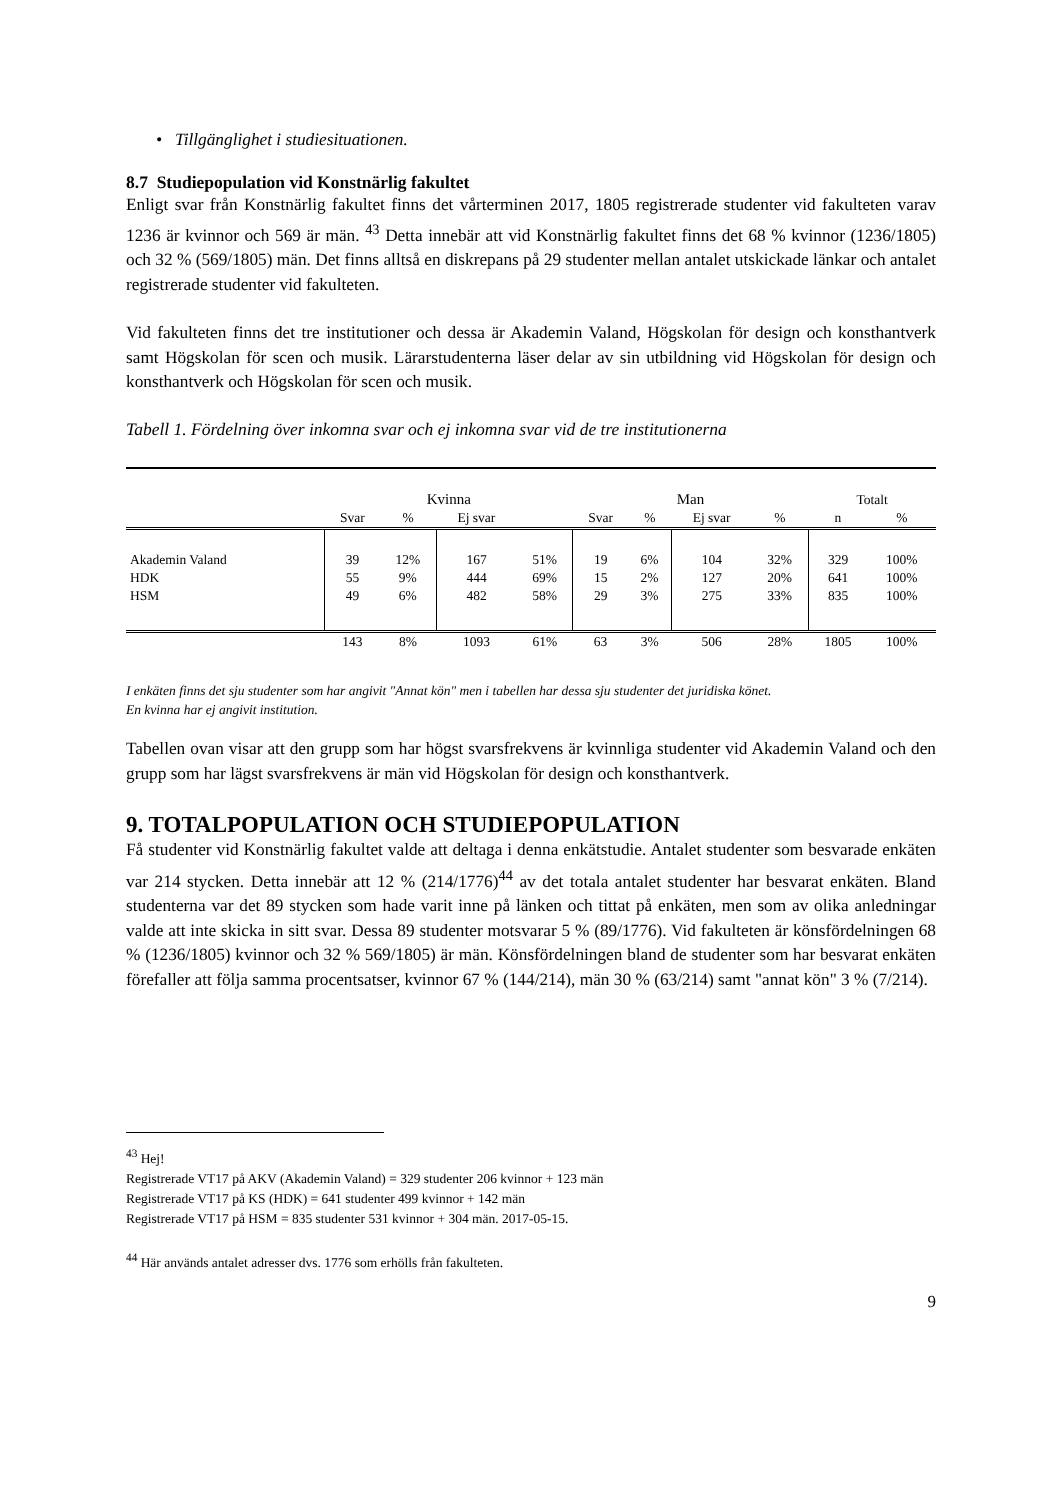• Tillgänglighet i studiesituationen.
8.7 Studiepopulation vid Konstnärlig fakultet
Enligt svar från Konstnärlig fakultet finns det vårterminen 2017, 1805 registrerade studenter vid fakulteten varav 1236 är kvinnor och 569 är män. <sup>43</sup> Detta innebär att vid Konstnärlig fakultet finns det 68 % kvinnor (1236/1805) och 32 % (569/1805) män. Det finns alltså en diskrepans på 29 studenter mellan antalet utskickade länkar och antalet registrerade studenter vid fakulteten.
Vid fakulteten finns det tre institutioner och dessa är Akademin Valand, Högskolan för design och konsthantverk samt Högskolan för scen och musik. Lärarstudenterna läser delar av sin utbildning vid Högskolan för design och konsthantverk och Högskolan för scen och musik.
Tabell 1. Fördelning över inkomna svar och ej inkomna svar vid de tre institutionerna
| | Kvinna | | | | Man | | | | Totalt | |
| | Svar | % | Ej svar | | Svar | % | Ej svar | % | n | % |
| Akademin Valand | 39 | 12% | 167 | 51% | 19 | 6% | 104 | 32% | 329 | 100% |
| HDK | 55 | 9% | 444 | 69% | 15 | 2% | 127 | 20% | 641 | 100% |
| HSM | 49 | 6% | 482 | 58% | 29 | 3% | 275 | 33% | 835 | 100% |
| | 143 | 8% | 1093 | 61% | 63 | 3% | 506 | 28% | 1805 | 100% |
I enkäten finns det sju studenter som har angivit "Annat kön" men i tabellen har dessa sju studenter det juridiska könet.
En kvinna har ej angivit institution.
Tabellen ovan visar att den grupp som har högst svarsfrekvens är kvinnliga studenter vid Akademin Valand och den grupp som har lägst svarsfrekvens är män vid Högskolan för design och konsthantverk.
9. TOTALPOPULATION OCH STUDIEPOPULATION
Få studenter vid Konstnärlig fakultet valde att deltaga i denna enkätstudie. Antalet studenter som besvarade enkäten var 214 stycken. Detta innebär att 12 % (214/1776)<sup>44</sup> av det totala antalet studenter har besvarat enkäten. Bland studenterna var det 89 stycken som hade varit inne på länken och tittat på enkäten, men som av olika anledningar valde att inte skicka in sitt svar. Dessa 89 studenter motsvarar 5 % (89/1776). Vid fakulteten är könsfördelningen 68 % (1236/1805) kvinnor och 32 % 569/1805) är män. Könsfördelningen bland de studenter som har besvarat enkäten förefaller att följa samma procentsatser, kvinnor 67 % (144/214), män 30 % (63/214) samt "annat kön" 3 % (7/214).
<sup>43</sup> Hej!
Registrerade VT17 på AKV (Akademin Valand) = 329 studenter 206 kvinnor + 123 män
Registrerade VT17 på KS (HDK) = 641 studenter 499 kvinnor + 142 män
Registrerade VT17 på HSM = 835 studenter 531 kvinnor + 304 män. 2017-05-15.
<sup>44</sup> Här används antalet adresser dvs. 1776 som erhölls från fakulteten.
9